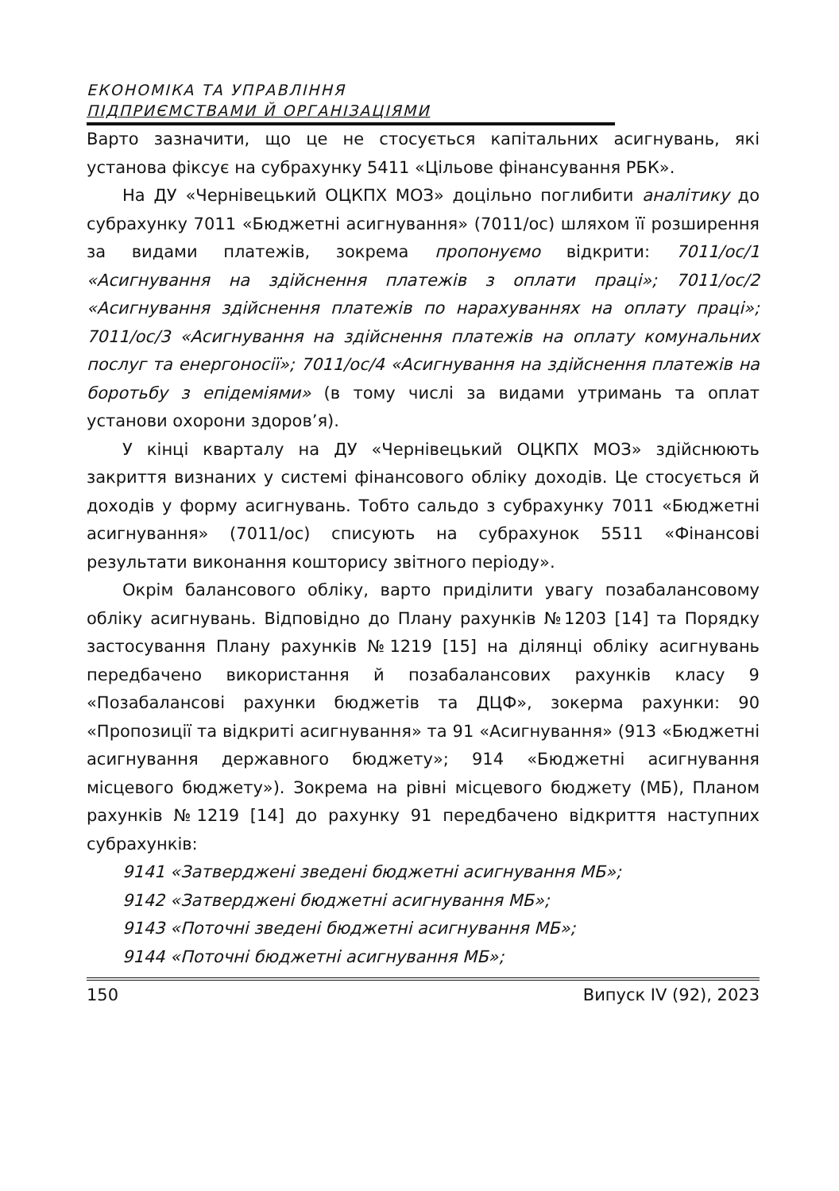ЕКОНОМІКА ТА УПРАВЛІННЯ
ПІДПРИЄМСТВАМИ Й ОРГАНІЗАЦІЯМИ
Варто зазначити, що це не стосується капітальних асигнувань, які установа фіксує на субрахунку 5411 «Цільове фінансування РБК».
На ДУ «Чернівецький ОЦКПХ МОЗ» доцільно поглибити аналітику до субрахунку 7011 «Бюджетні асигнування» (7011/ос) шляхом її розширення за видами платежів, зокрема пропонуємо відкрити: 7011/ос/1 «Асигнування на здійснення платежів з оплати праці»; 7011/ос/2 «Асигнування здійснення платежів по нарахуваннях на оплату праці»; 7011/ос/3 «Асигнування на здійснення платежів на оплату комунальних послуг та енергоносії»; 7011/ос/4 «Асигнування на здійснення платежів на боротьбу з епідеміями» (в тому числі за видами утримань та оплат установи охорони здоров’я).
У кінці кварталу на ДУ «Чернівецький ОЦКПХ МОЗ» здійснюють закриття визнаних у системі фінансового обліку доходів. Це стосується й доходів у форму асигнувань. Тобто сальдо з субрахунку 7011 «Бюджетні асигнування» (7011/ос) списують на субрахунок 5511 «Фінансові результати виконання кошторису звітного періоду».
Окрім балансового обліку, варто приділити увагу позабалансовому обліку асигнувань. Відповідно до Плану рахунків №1203 [14] та Порядку застосування Плану рахунків №1219 [15] на ділянці обліку асигнувань передбачено використання й позабалансових рахунків класу 9 «Позабалансові рахунки бюджетів та ДЦФ», зокерма рахунки: 90 «Пропозиції та відкриті асигнування» та 91 «Асигнування» (913 «Бюджетні асигнування державного бюджету»; 914 «Бюджетні асигнування місцевого бюджету»). Зокрема на рівні місцевого бюджету (МБ), Планом рахунків №1219 [14] до рахунку 91 передбачено відкриття наступних субрахунків:
9141 «Затверджені зведені бюджетні асигнування МБ»;
9142 «Затверджені бюджетні асигнування МБ»;
9143 «Поточні зведені бюджетні асигнування МБ»;
9144 «Поточні бюджетні асигнування МБ»;
150 Випуск IV (92), 2023